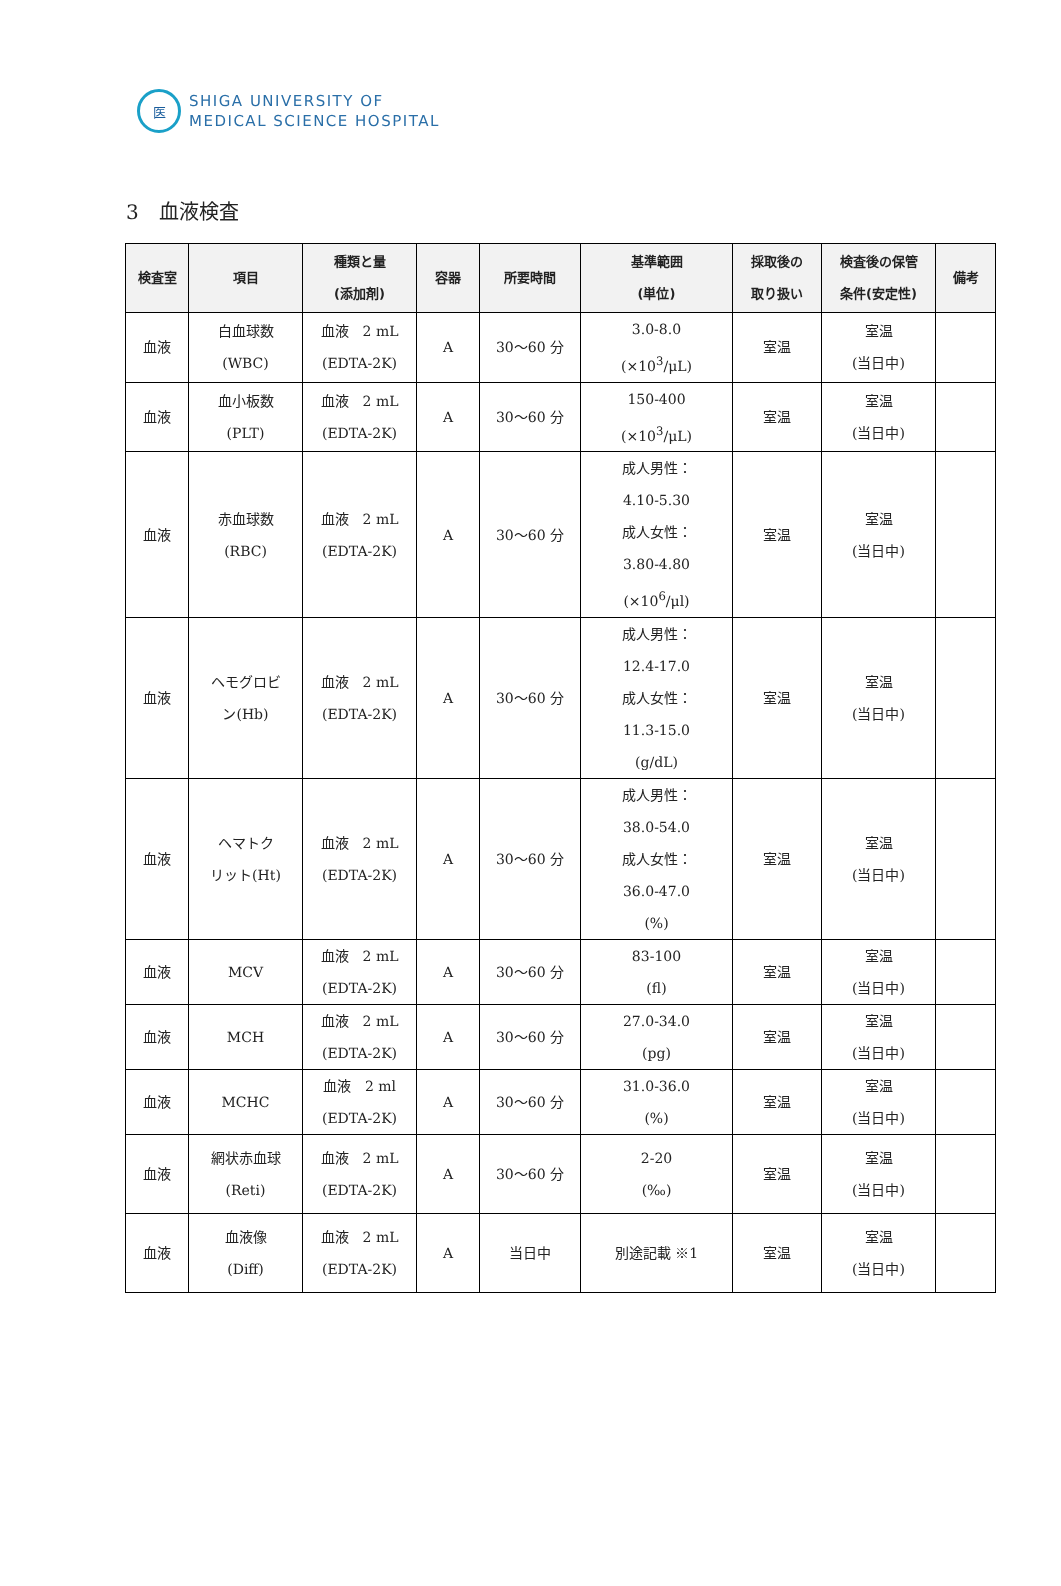医
SHIGA UNIVERSITY OF
MEDICAL SCIENCE HOSPITAL
3　血液検査
| 検査室 | 項目 | 種類と量 (添加剤) | 容器 | 所要時間 | 基準範囲 (単位) | 採取後の 取り扱い | 検査後の保管 条件(安定性) | 備考 |
| --- | --- | --- | --- | --- | --- | --- | --- | --- |
| 血液 | 白血球数 (WBC) | 血液 2 mL (EDTA-2K) | A | 30～60 分 | 3.0-8.0 (×10<sup>3</sup>/μL) | 室温 | 室温 (当日中) | |
| 血液 | 血小板数 (PLT) | 血液 2 mL (EDTA-2K) | A | 30～60 分 | 150-400 (×10<sup>3</sup>/μL) | 室温 | 室温 (当日中) | |
| 血液 | 赤血球数 (RBC) | 血液 2 mL (EDTA-2K) | A | 30～60 分 | 成人男性： 4.10-5.30 成人女性： 3.80-4.80 (×10<sup>6</sup>/μl) | 室温 | 室温 (当日中) | |
| 血液 | ヘモグロビ ン(Hb) | 血液 2 mL (EDTA-2K) | A | 30～60 分 | 成人男性： 12.4-17.0 成人女性： 11.3-15.0 (g/dL) | 室温 | 室温 (当日中) | |
| 血液 | ヘマトク リット(Ht) | 血液 2 mL (EDTA-2K) | A | 30～60 分 | 成人男性： 38.0-54.0 成人女性： 36.0-47.0 (%) | 室温 | 室温 (当日中) | |
| 血液 | MCV | 血液 2 mL (EDTA-2K) | A | 30～60 分 | 83-100 (fl) | 室温 | 室温 (当日中) | |
| 血液 | MCH | 血液 2 mL (EDTA-2K) | A | 30～60 分 | 27.0-34.0 (pg) | 室温 | 室温 (当日中) | |
| 血液 | MCHC | 血液 2 ml (EDTA-2K) | A | 30～60 分 | 31.0-36.0 (%) | 室温 | 室温 (当日中) | |
| 血液 | 網状赤血球 (Reti) | 血液 2 mL (EDTA-2K) | A | 30～60 分 | 2-20 (‰) | 室温 | 室温 (当日中) | |
| 血液 | 血液像 (Diff) | 血液 2 mL (EDTA-2K) | A | 当日中 | 別途記載 ※1 | 室温 | 室温 (当日中) | |